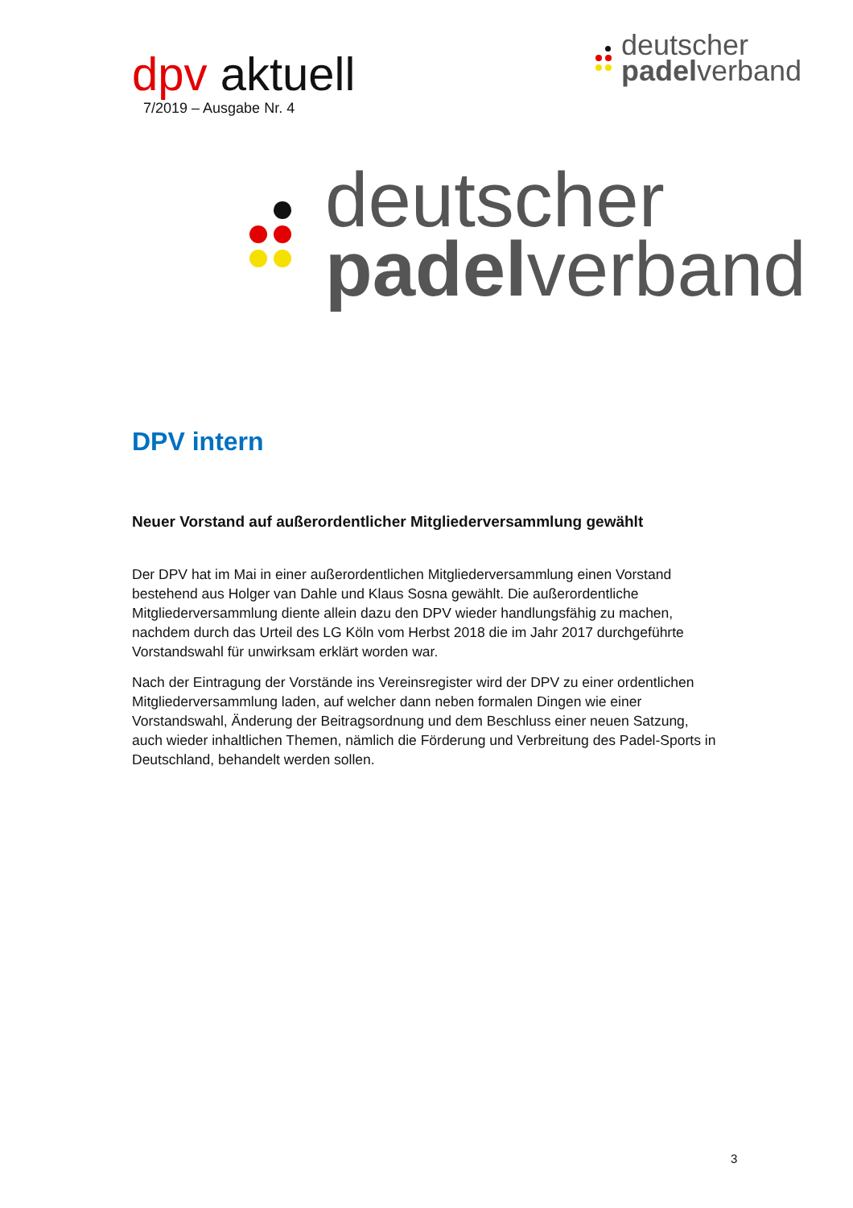dpv aktuell
7/2019 – Ausgabe Nr. 4
deutscher
padelverband
deutscher
padelverband
DPV intern
Neuer Vorstand auf außerordentlicher Mitgliederversammlung gewählt
Der DPV hat im Mai in einer außerordentlichen Mitgliederversammlung einen Vorstand bestehend aus Holger van Dahle und Klaus Sosna gewählt. Die außerordentliche Mitgliederversammlung diente allein dazu den DPV wieder handlungsfähig zu machen, nachdem durch das Urteil des LG Köln vom Herbst 2018 die im Jahr 2017 durchgeführte Vorstandswahl für unwirksam erklärt worden war.
Nach der Eintragung der Vorstände ins Vereinsregister wird der DPV zu einer ordentlichen Mitgliederversammlung laden, auf welcher dann neben formalen Dingen wie einer Vorstandswahl, Änderung der Beitragsordnung und dem Beschluss einer neuen Satzung, auch wieder inhaltlichen Themen, nämlich die Förderung und Verbreitung des Padel-Sports in Deutschland, behandelt werden sollen.
3